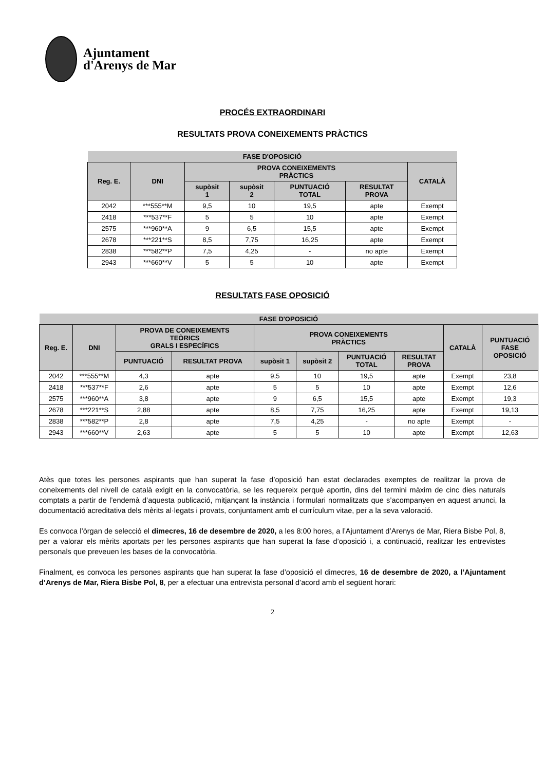Ajuntament
d'Arenys de Mar
PROCÉS EXTRAORDINARI
RESULTATS PROVA CONEIXEMENTS PRÀCTICS
| FASE D'OPOSICIÓ | | | | | | |
| --- | --- | --- | --- | --- | --- | --- |
| Reg. E. | DNI | PROVA CONEIXEMENTS PRÀCTICS | | | | CATALÀ |
| | | supòsit 1 | supòsit 2 | PUNTUACIÓ TOTAL | RESULTAT PROVA | |
| 2042 | ***555**M | 9,5 | 10 | 19,5 | apte | Exempt |
| 2418 | ***537**F | 5 | 5 | 10 | apte | Exempt |
| 2575 | ***960**A | 9 | 6,5 | 15,5 | apte | Exempt |
| 2678 | ***221**S | 8,5 | 7,75 | 16,25 | apte | Exempt |
| 2838 | ***582**P | 7,5 | 4,25 | - | no apte | Exempt |
| 2943 | ***660**V | 5 | 5 | 10 | apte | Exempt |
RESULTATS FASE OPOSICIÓ
| FASE D'OPOSICIÓ | | | | | | | | | |
| --- | --- | --- | --- | --- | --- | --- | --- | --- | --- |
| Reg. E. | DNI | PROVA DE CONEIXEMENTS TEÒRICS GRALS I ESPECÍFICS | | PROVA CONEIXEMENTS PRÀCTICS | | | | CATALÀ | PUNTUACIÓ FASE OPOSICIÓ |
| | | PUNTUACIÓ | RESULTAT PROVA | supòsit 1 | supòsit 2 | PUNTUACIÓ TOTAL | RESULTAT PROVA | | |
| 2042 | ***555**M | 4,3 | apte | 9,5 | 10 | 19,5 | apte | Exempt | 23,8 |
| 2418 | ***537**F | 2,6 | apte | 5 | 5 | 10 | apte | Exempt | 12,6 |
| 2575 | ***960**A | 3,8 | apte | 9 | 6,5 | 15,5 | apte | Exempt | 19,3 |
| 2678 | ***221**S | 2,88 | apte | 8,5 | 7,75 | 16,25 | apte | Exempt | 19,13 |
| 2838 | ***582**P | 2,8 | apte | 7,5 | 4,25 | - | no apte | Exempt | - |
| 2943 | ***660**V | 2,63 | apte | 5 | 5 | 10 | apte | Exempt | 12,63 |
Atès que totes les persones aspirants que han superat la fase d’oposició han estat declarades exemptes de realitzar la prova de coneixements del nivell de català exigit en la convocatòria, se les requereix perquè aportin, dins del termini màxim de cinc dies naturals comptats a partir de l’endemà d’aquesta publicació, mitjançant la instància i formulari normalitzats que s’acompanyen en aquest anunci, la documentació acreditativa dels mèrits al·legats i provats, conjuntament amb el currículum vitae, per a la seva valoració.
Es convoca l’òrgan de selecció el dimecres, 16 de desembre de 2020, a les 8:00 hores, a l’Ajuntament d’Arenys de Mar, Riera Bisbe Pol, 8, per a valorar els mèrits aportats per les persones aspirants que han superat la fase d’oposició i, a continuació, realitzar les entrevistes personals que preveuen les bases de la convocatòria.
Finalment, es convoca les persones aspirants que han superat la fase d’oposició el dimecres, 16 de desembre de 2020, a l’Ajuntament d’Arenys de Mar, Riera Bisbe Pol, 8, per a efectuar una entrevista personal d’acord amb el següent horari:
2